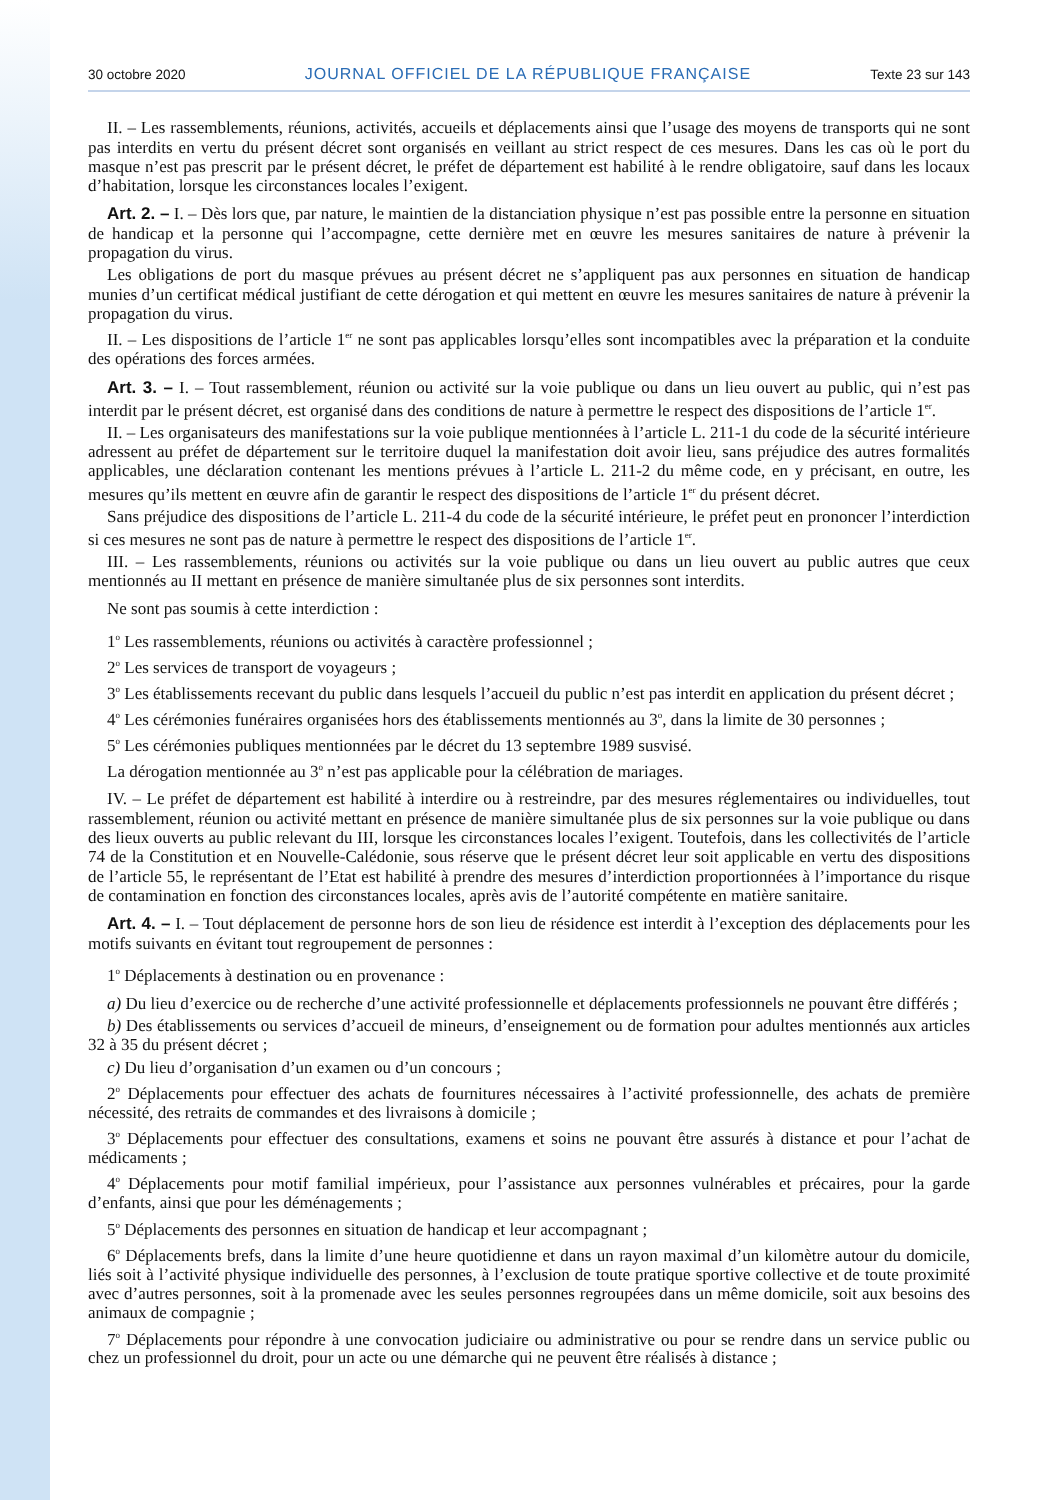30 octobre 2020 JOURNAL OFFICIEL DE LA RÉPUBLIQUE FRANÇAISE Texte 23 sur 143
II. – Les rassemblements, réunions, activités, accueils et déplacements ainsi que l’usage des moyens de transports qui ne sont pas interdits en vertu du présent décret sont organisés en veillant au strict respect de ces mesures. Dans les cas où le port du masque n’est pas prescrit par le présent décret, le préfet de département est habilité à le rendre obligatoire, sauf dans les locaux d’habitation, lorsque les circonstances locales l’exigent.
Art. 2. – I. – Dès lors que, par nature, le maintien de la distanciation physique n’est pas possible entre la personne en situation de handicap et la personne qui l’accompagne, cette dernière met en œuvre les mesures sanitaires de nature à prévenir la propagation du virus.
Les obligations de port du masque prévues au présent décret ne s’appliquent pas aux personnes en situation de handicap munies d’un certificat médical justifiant de cette dérogation et qui mettent en œuvre les mesures sanitaires de nature à prévenir la propagation du virus.
II. – Les dispositions de l’article 1<sup>er</sup> ne sont pas applicables lorsqu’elles sont incompatibles avec la préparation et la conduite des opérations des forces armées.
Art. 3. – I. – Tout rassemblement, réunion ou activité sur la voie publique ou dans un lieu ouvert au public, qui n’est pas interdit par le présent décret, est organisé dans des conditions de nature à permettre le respect des dispositions de l’article 1<sup>er</sup>.
II. – Les organisateurs des manifestations sur la voie publique mentionnées à l’article L. 211-1 du code de la sécurité intérieure adressent au préfet de département sur le territoire duquel la manifestation doit avoir lieu, sans préjudice des autres formalités applicables, une déclaration contenant les mentions prévues à l’article L. 211-2 du même code, en y précisant, en outre, les mesures qu’ils mettent en œuvre afin de garantir le respect des dispositions de l’article 1<sup>er</sup> du présent décret.
Sans préjudice des dispositions de l’article L. 211-4 du code de la sécurité intérieure, le préfet peut en prononcer l’interdiction si ces mesures ne sont pas de nature à permettre le respect des dispositions de l’article 1<sup>er</sup>.
III. – Les rassemblements, réunions ou activités sur la voie publique ou dans un lieu ouvert au public autres que ceux mentionnés au II mettant en présence de manière simultanée plus de six personnes sont interdits.
Ne sont pas soumis à cette interdiction :
1<sup>o</sup> Les rassemblements, réunions ou activités à caractère professionnel ;
2<sup>o</sup> Les services de transport de voyageurs ;
3<sup>o</sup> Les établissements recevant du public dans lesquels l’accueil du public n’est pas interdit en application du présent décret ;
4<sup>o</sup> Les cérémonies funéraires organisées hors des établissements mentionnés au 3<sup>o</sup>, dans la limite de 30 personnes ;
5<sup>o</sup> Les cérémonies publiques mentionnées par le décret du 13 septembre 1989 susvisé.
La dérogation mentionnée au 3<sup>o</sup> n’est pas applicable pour la célébration de mariages.
IV. – Le préfet de département est habilité à interdire ou à restreindre, par des mesures réglementaires ou individuelles, tout rassemblement, réunion ou activité mettant en présence de manière simultanée plus de six personnes sur la voie publique ou dans des lieux ouverts au public relevant du III, lorsque les circonstances locales l’exigent. Toutefois, dans les collectivités de l’article 74 de la Constitution et en Nouvelle-Calédonie, sous réserve que le présent décret leur soit applicable en vertu des dispositions de l’article 55, le représentant de l’Etat est habilité à prendre des mesures d’interdiction proportionnées à l’importance du risque de contamination en fonction des circonstances locales, après avis de l’autorité compétente en matière sanitaire.
Art. 4. – I. – Tout déplacement de personne hors de son lieu de résidence est interdit à l’exception des déplacements pour les motifs suivants en évitant tout regroupement de personnes :
1<sup>o</sup> Déplacements à destination ou en provenance :
a) Du lieu d’exercice ou de recherche d’une activité professionnelle et déplacements professionnels ne pouvant être différés ;
b) Des établissements ou services d’accueil de mineurs, d’enseignement ou de formation pour adultes mentionnés aux articles 32 à 35 du présent décret ;
c) Du lieu d’organisation d’un examen ou d’un concours ;
2<sup>o</sup> Déplacements pour effectuer des achats de fournitures nécessaires à l’activité professionnelle, des achats de première nécessité, des retraits de commandes et des livraisons à domicile ;
3<sup>o</sup> Déplacements pour effectuer des consultations, examens et soins ne pouvant être assurés à distance et pour l’achat de médicaments ;
4<sup>o</sup> Déplacements pour motif familial impérieux, pour l’assistance aux personnes vulnérables et précaires, pour la garde d’enfants, ainsi que pour les déménagements ;
5<sup>o</sup> Déplacements des personnes en situation de handicap et leur accompagnant ;
6<sup>o</sup> Déplacements brefs, dans la limite d’une heure quotidienne et dans un rayon maximal d’un kilomètre autour du domicile, liés soit à l’activité physique individuelle des personnes, à l’exclusion de toute pratique sportive collective et de toute proximité avec d’autres personnes, soit à la promenade avec les seules personnes regroupées dans un même domicile, soit aux besoins des animaux de compagnie ;
7<sup>o</sup> Déplacements pour répondre à une convocation judiciaire ou administrative ou pour se rendre dans un service public ou chez un professionnel du droit, pour un acte ou une démarche qui ne peuvent être réalisés à distance ;